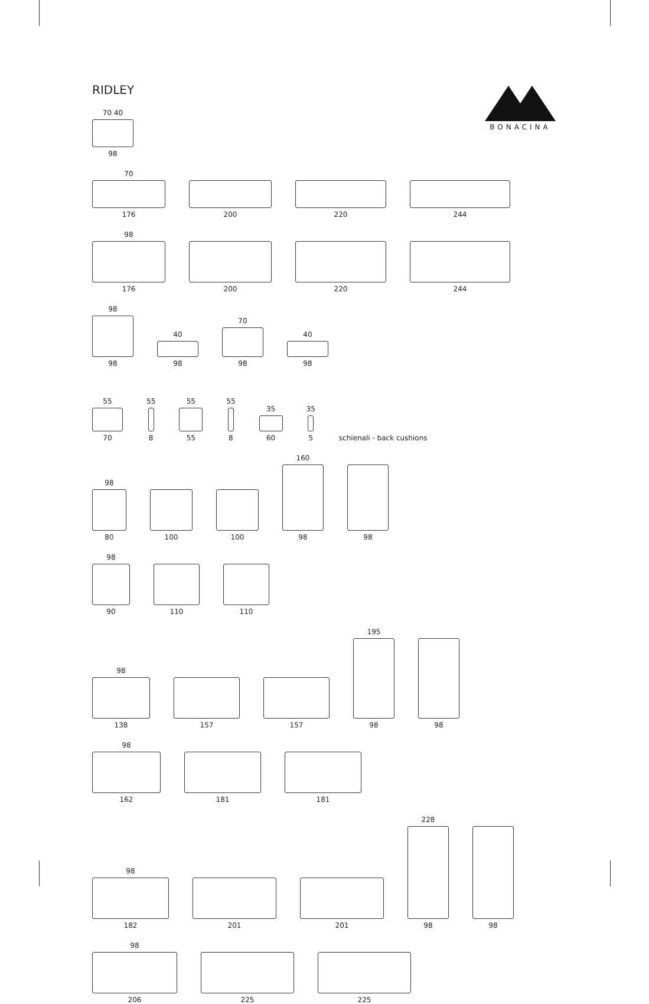BONACINA
RIDLEY
70 40
98
70
176
200
220
244
98
176
200
220
244
98
98
40
98
70
98
40
98
55
70
55
8
55
55
55
8
35
60
35
5
schienali - back cushions
98
80
100
100
160
98
98
98
90
110
110
98
138
157
157
195
98
98
98
162
181
181
98
182
201
201
228
98
98
98
206
225
225